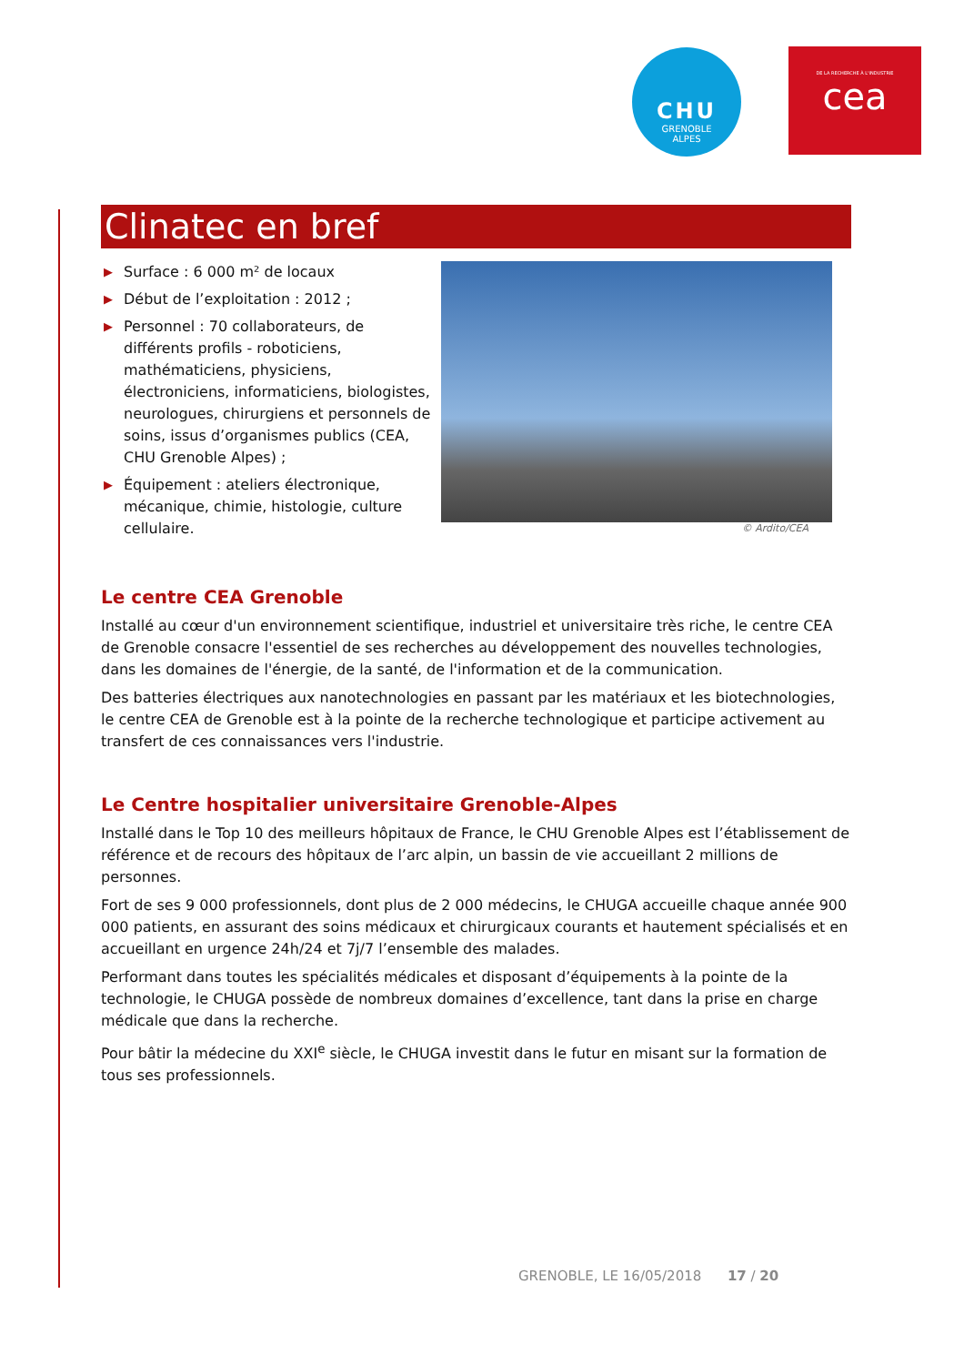CHU
GRENOBLE
ALPES
DE LA RECHERCHE À L'INDUSTRIE
cea
Clinatec en bref
▶ Surface : 6 000 m² de locaux
▶ Début de l’exploitation : 2012 ;
▶ Personnel : 70 collaborateurs, de différents profils - roboticiens, mathématiciens, physiciens, électroniciens, informaticiens, biologistes, neurologues, chirurgiens et personnels de soins, issus d’organismes publics (CEA, CHU Grenoble Alpes) ;
▶ Équipement : ateliers électronique, mécanique, chimie, histologie, culture cellulaire.
© Ardito/CEA
Le centre CEA Grenoble
Installé au cœur d'un environnement scientifique, industriel et universitaire très riche, le centre CEA de Grenoble consacre l'essentiel de ses recherches au développement des nouvelles technologies, dans les domaines de l'énergie, de la santé, de l'information et de la communication.
Des batteries électriques aux nanotechnologies en passant par les matériaux et les biotechnologies, le centre CEA de Grenoble est à la pointe de la recherche technologique et participe activement au transfert de ces connaissances vers l'industrie.
Le Centre hospitalier universitaire Grenoble-Alpes
Installé dans le Top 10 des meilleurs hôpitaux de France, le CHU Grenoble Alpes est l’établissement de référence et de recours des hôpitaux de l’arc alpin, un bassin de vie accueillant 2 millions de personnes.
Fort de ses 9 000 professionnels, dont plus de 2 000 médecins, le CHUGA accueille chaque année 900 000 patients, en assurant des soins médicaux et chirurgicaux courants et hautement spécialisés et en accueillant en urgence 24h/24 et 7j/7 l’ensemble des malades.
Performant dans toutes les spécialités médicales et disposant d’équipements à la pointe de la technologie, le CHUGA possède de nombreux domaines d’excellence, tant dans la prise en charge médicale que dans la recherche.
Pour bâtir la médecine du XXI<sup>e</sup> siècle, le CHUGA investit dans le futur en misant sur la formation de tous ses professionnels.
GRENOBLE, LE 16/05/2018 17 / 20